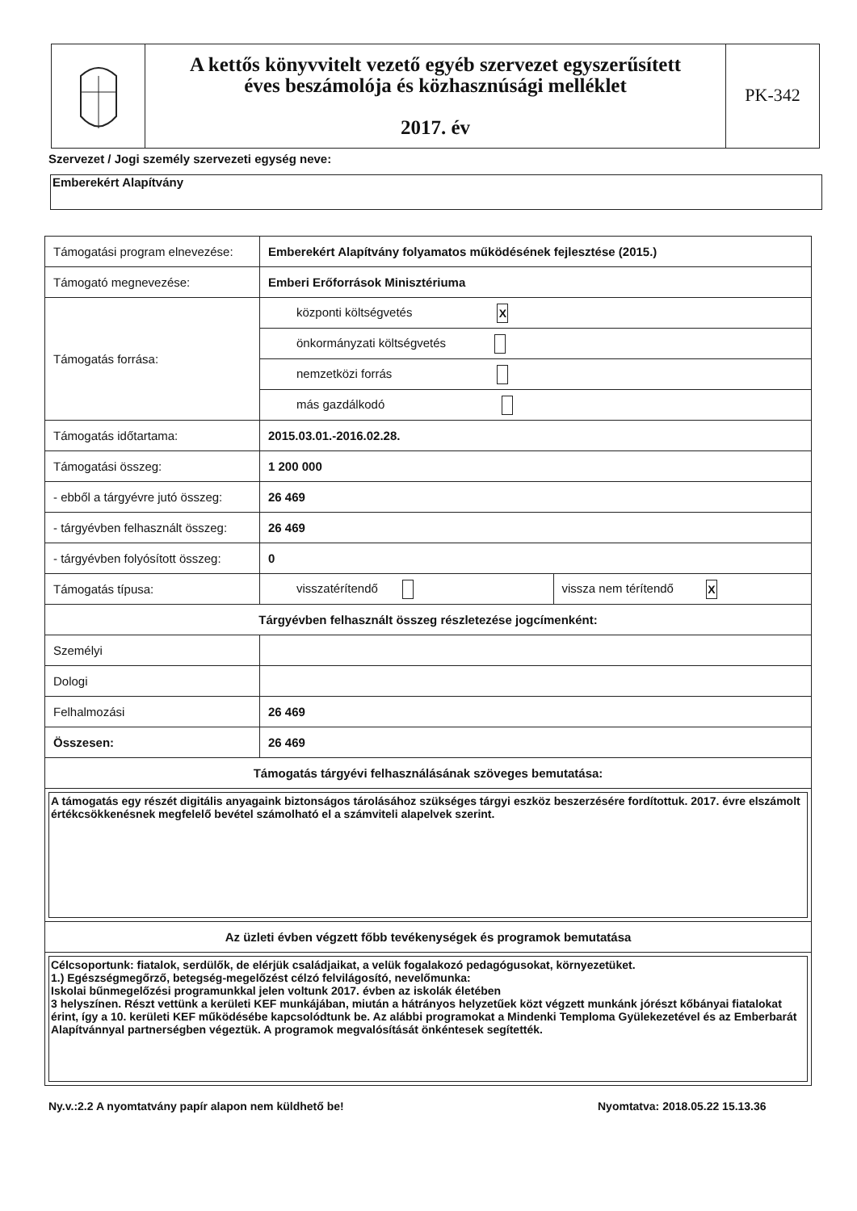A kettős könyvvitelt vezető egyéb szervezet egyszerűsített
éves beszámolója és közhasznúsági melléklet
2017. év
PK-342
Szervezet / Jogi személy szervezeti egység neve:
Emberekért Alapítvány
| Támogatási program elnevezése: | Emberekért Alapítvány folyamatos működésének fejlesztése (2015.) | |
| Támogató megnevezése: | Emberi Erőforrások Minisztériuma | |
| Támogatás forrása: | központi költségvetés X | |
| | önkormányzati költségvetés | |
| | nemzetközi forrás | |
| | más gazdálkodó | |
| Támogatás időtartama: | 2015.03.01.-2016.02.28. | |
| Támogatási összeg: | 1 200 000 | |
| - ebből a tárgyévre jutó összeg: | 26 469 | |
| - tárgyévben felhasznált összeg: | 26 469 | |
| - tárgyévben folyósított összeg: | 0 | |
| Támogatás típusa: | visszatérítendő | vissza nem térítendő X |
| Tárgyévben felhasznált összeg részletezése jogcímenként: | | |
| Személyi | | |
| Dologi | | |
| Felhalmozási | 26 469 | |
| Összesen: | 26 469 | |
| Támogatás tárgyévi felhasználásának szöveges bemutatása: | | |
| A támogatás egy részét digitális anyagaink biztonságos tárolásához szükséges tárgyi eszköz beszerzésére fordítottuk. 2017. évre elszámolt értékcsökkenésnek megfelelő bevétel számolható el a számviteli alapelvek szerint. | | |
| Az üzleti évben végzett főbb tevékenységek és programok bemutatása | | |
| Célcsoportunk: fiatalok, serdülők, de elérjük családjaikat, a velük fogalakozó pedagógusokat, környezetüket. 1.) Egészségmegőrző, betegség-megelőzést célzó felvilágosító, nevelőmunka: Iskolai bűnmegelőzési programunkkal jelen voltunk 2017. évben az iskolák életében 3 helyszínen. Részt vettünk a kerületi KEF munkájában, miután a hátrányos helyzetűek közt végzett munkánk jórészt kőbányai fiatalokat érint, így a 10. kerületi KEF működésébe kapcsolódtunk be. Az alábbi programokat a Mindenki Temploma Gyülekezetével és az Emberbarát Alapítvánnyal partnerségben végeztük. A programok megvalósítását önkéntesek segítették. | | |
Ny.v.:2.2 A nyomtatvány papír alapon nem küldhető be!
Nyomtatva: 2018.05.22 15.13.36